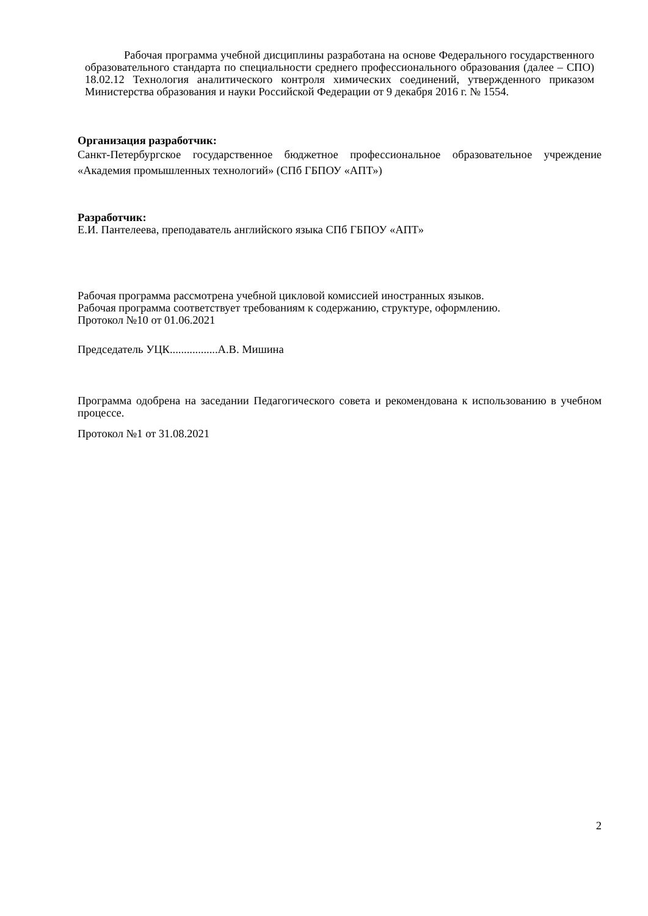Рабочая программа учебной дисциплины разработана на основе Федерального государственного образовательного стандарта по специальности среднего профессионального образования (далее – СПО) 18.02.12 Технология аналитического контроля химических соединений, утвержденного приказом Министерства образования и науки Российской Федерации от 9 декабря 2016 г. № 1554.
Организация разработчик:
Санкт-Петербургское государственное бюджетное профессиональное образовательное учреждение «Академия промышленных технологий» (СПб ГБПОУ «АПТ»)
Разработчик:
Е.И. Пантелеева, преподаватель английского языка СПб ГБПОУ «АПТ»
Рабочая программа рассмотрена учебной цикловой комиссией иностранных языков.
Рабочая программа соответствует требованиям к содержанию, структуре, оформлению.
Протокол №10 от 01.06.2021
Председатель УЦК.................А.В. Мишина
Программа одобрена на заседании Педагогического совета и рекомендована к использованию в учебном процессе.
Протокол №1 от 31.08.2021
2